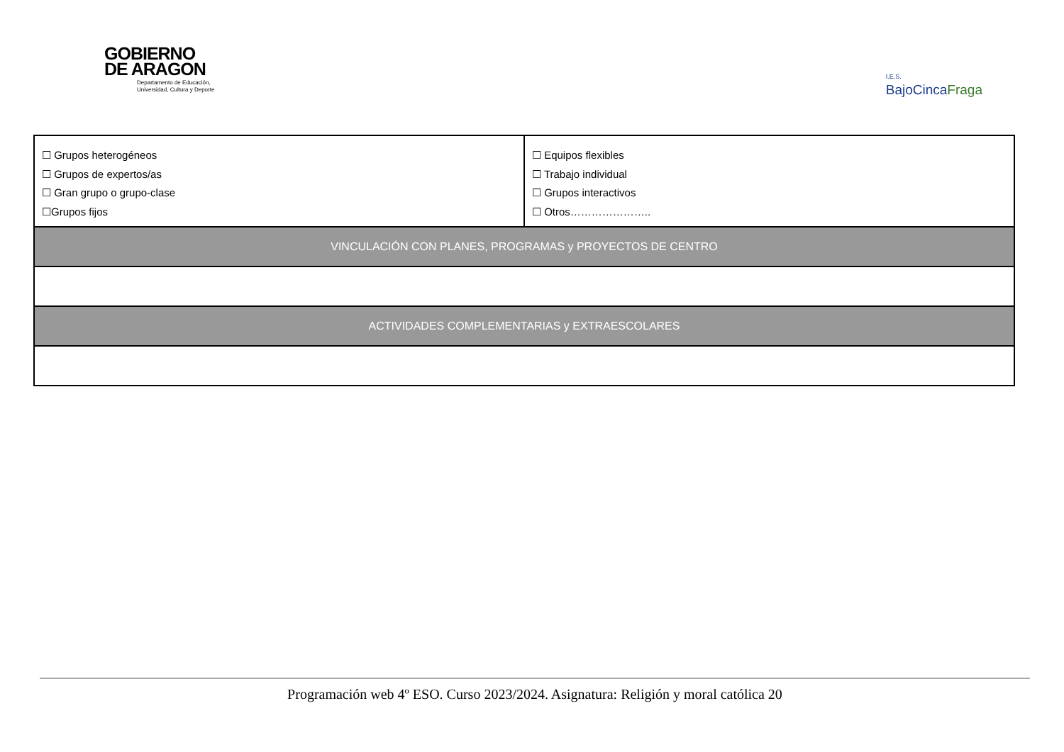GOBIERNO
DE ARAGON
Departamento de Educación,
Universidad, Cultura y Deporte
I.E.S.
BajoCincaFraga
| ☐ Grupos heterogéneos ☐ Grupos de expertos/as ☐ Gran grupo o grupo-clase ☐Grupos fijos | ☐ Equipos flexibles ☐ Trabajo individual ☐ Grupos interactivos ☐ Otros………………….. |
| VINCULACIÓN CON PLANES, PROGRAMAS y PROYECTOS DE CENTRO | |
| ACTIVIDADES COMPLEMENTARIAS y EXTRAESCOLARES | |
Programación web 4º ESO. Curso 2023/2024. Asignatura: Religión y moral católica 20